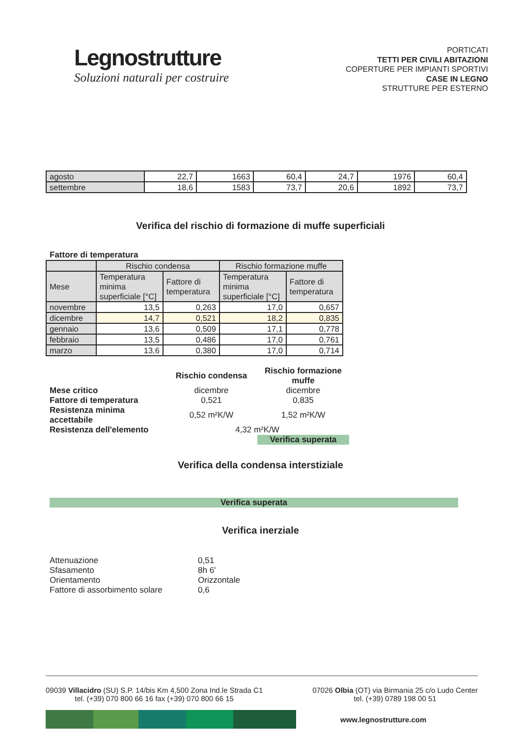Legnostrutture
Soluzioni naturali per costruire
PORTICATI
TETTI PER CIVILI ABITAZIONI
COPERTURE PER IMPIANTI SPORTIVI
CASE IN LEGNO
STRUTTURE PER ESTERNO
| agosto | 22,7 | 1663 | 60,4 | 24,7 | 1976 | 60,4 |
| settembre | 18,6 | 1583 | 73,7 | 20,6 | 1892 | 73,7 |
Verifica del rischio di formazione di muffe superficiali
Fattore di temperatura
| | Rischio condensa | | Rischio formazione muffe | |
| --- | --- | --- | --- | --- |
| Mese | Temperatura minima superficiale [°C] | Fattore di temperatura | Temperatura minima superficiale [°C] | Fattore di temperatura |
| novembre | 13,5 | 0,263 | 17,0 | 0,657 |
| dicembre | 14,7 | 0,521 | 18,2 | 0,835 |
| gennaio | 13,6 | 0,509 | 17,1 | 0,778 |
| febbraio | 13,5 | 0,486 | 17,0 | 0,761 |
| marzo | 13,6 | 0,380 | 17,0 | 0,714 |
| | Rischio condensa | Rischio formazione muffe |
| Mese critico | dicembre | dicembre |
| Fattore di temperatura | 0,521 | 0,835 |
| Resistenza minima accettabile | 0,52 m²K/W | 1,52 m²K/W |
| Resistenza dell'elemento | 4,32 m²K/W | |
| | | Verifica superata |
Verifica della condensa interstiziale
Verifica superata
Verifica inerziale
| Attenuazione | 0,51 |
| Sfasamento | 8h 6' |
| Orientamento | Orizzontale |
| Fattore di assorbimento solare | 0,6 |
09039 Villacidro (SU) S.P. 14/bis Km 4,500 Zona Ind.le Strada C1
tel. (+39) 070 800 66 16 fax (+39) 070 800 66 15
07026 Olbia (OT) via Birmania 25 c/o Ludo Center
tel. (+39) 0789 198 00 51
www.legnostrutture.com